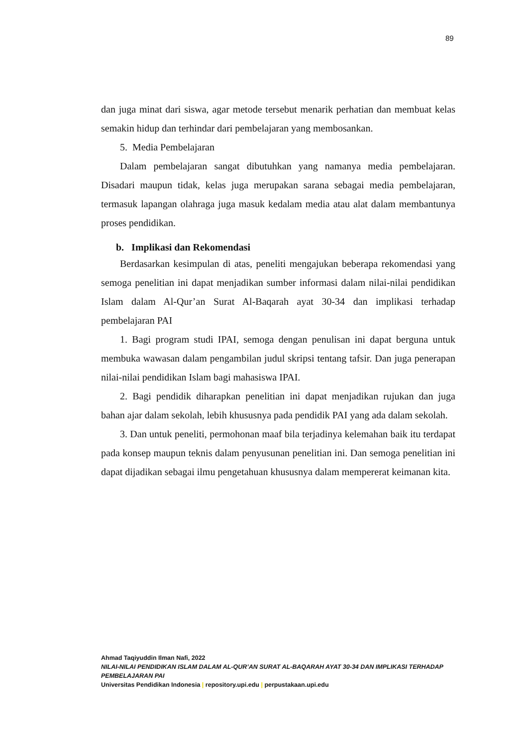89
dan juga minat dari siswa, agar metode tersebut menarik perhatian dan membuat kelas semakin hidup dan terhindar dari pembelajaran yang membosankan.
5. Media Pembelajaran
Dalam pembelajaran sangat dibutuhkan yang namanya media pembelajaran. Disadari maupun tidak, kelas juga merupakan sarana sebagai media pembelajaran, termasuk lapangan olahraga juga masuk kedalam media atau alat dalam membantunya proses pendidikan.
b. Implikasi dan Rekomendasi
Berdasarkan kesimpulan di atas, peneliti mengajukan beberapa rekomendasi yang semoga penelitian ini dapat menjadikan sumber informasi dalam nilai-nilai pendidikan Islam dalam Al-Qur’an Surat Al-Baqarah ayat 30-34 dan implikasi terhadap pembelajaran PAI
1. Bagi program studi IPAI, semoga dengan penulisan ini dapat berguna untuk membuka wawasan dalam pengambilan judul skripsi tentang tafsir. Dan juga penerapan nilai-nilai pendidikan Islam bagi mahasiswa IPAI.
2. Bagi pendidik diharapkan penelitian ini dapat menjadikan rujukan dan juga bahan ajar dalam sekolah, lebih khususnya pada pendidik PAI yang ada dalam sekolah.
3. Dan untuk peneliti, permohonan maaf bila terjadinya kelemahan baik itu terdapat pada konsep maupun teknis dalam penyusunan penelitian ini. Dan semoga penelitian ini dapat dijadikan sebagai ilmu pengetahuan khususnya dalam mempererat keimanan kita.
Ahmad Taqiyuddin Ilman Nafi, 2022
NILAI-NILAI PENDIDIKAN ISLAM DALAM AL-QUR’AN SURAT AL-BAQARAH AYAT 30-34 DAN IMPLIKASI TERHADAP PEMBELAJARAN PAI
Universitas Pendidikan Indonesia | repository.upi.edu | perpustakaan.upi.edu